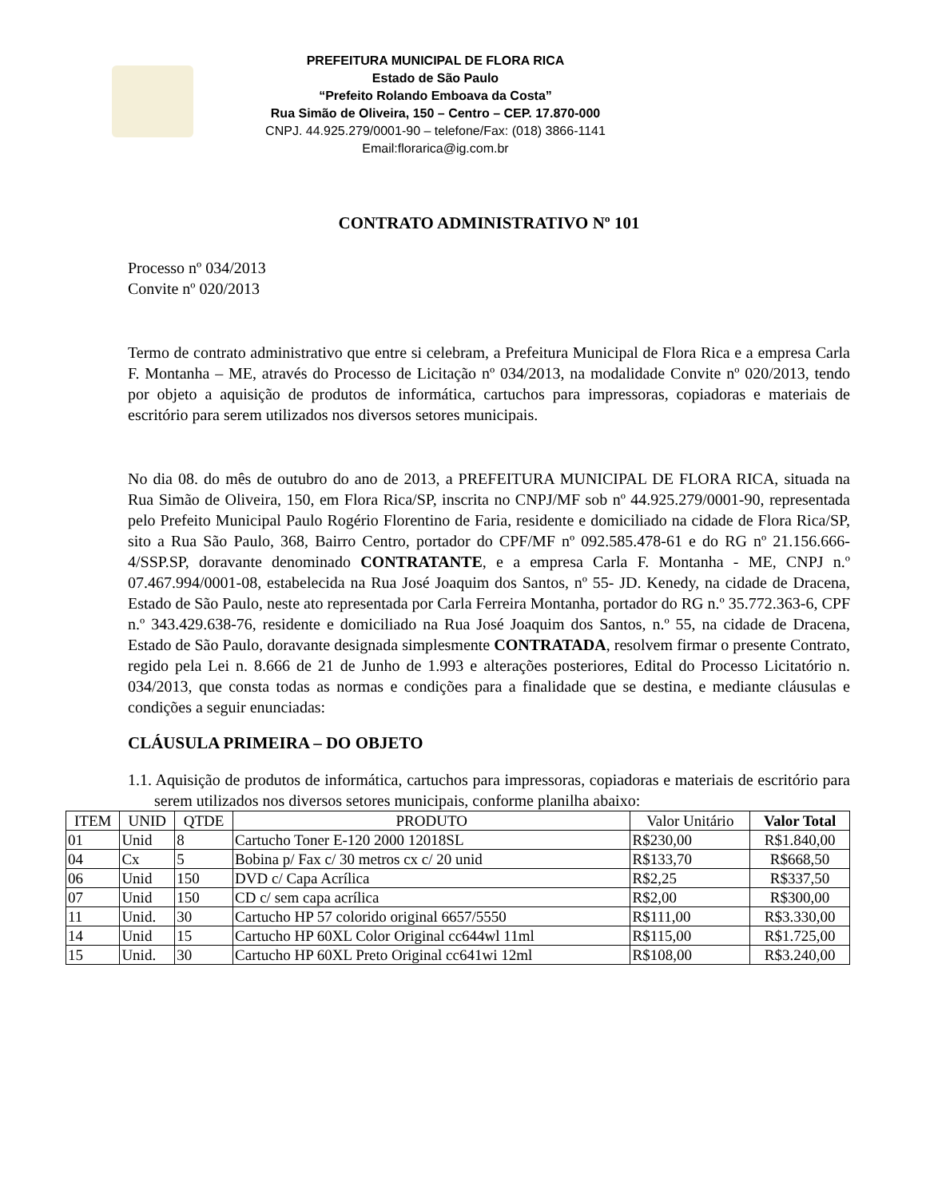PREFEITURA MUNICIPAL DE FLORA RICA
Estado de São Paulo
“Prefeito Rolando Emboava da Costa”
Rua Simão de Oliveira, 150 – Centro – CEP. 17.870-000
CNPJ. 44.925.279/0001-90 – telefone/Fax: (018) 3866-1141
Email:florarica@ig.com.br
CONTRATO ADMINISTRATIVO Nº 101
Processo nº 034/2013
Convite nº 020/2013
Termo de contrato administrativo que entre si celebram, a Prefeitura Municipal de Flora Rica e a empresa Carla F. Montanha – ME, através do Processo de Licitação nº 034/2013, na modalidade Convite nº 020/2013, tendo por objeto a aquisição de produtos de informática, cartuchos para impressoras, copiadoras e materiais de escritório para serem utilizados nos diversos setores municipais.
No dia 08. do mês de outubro do ano de 2013, a PREFEITURA MUNICIPAL DE FLORA RICA, situada na Rua Simão de Oliveira, 150, em Flora Rica/SP, inscrita no CNPJ/MF sob nº 44.925.279/0001-90, representada pelo Prefeito Municipal Paulo Rogério Florentino de Faria, residente e domiciliado na cidade de Flora Rica/SP, sito a Rua São Paulo, 368, Bairro Centro, portador do CPF/MF nº 092.585.478-61 e do RG nº 21.156.666-4/SSP.SP, doravante denominado CONTRATANTE, e a empresa Carla F. Montanha - ME, CNPJ n.º 07.467.994/0001-08, estabelecida na Rua José Joaquim dos Santos, nº 55- JD. Kenedy, na cidade de Dracena, Estado de São Paulo, neste ato representada por Carla Ferreira Montanha, portador do RG n.º 35.772.363-6, CPF n.º 343.429.638-76, residente e domiciliado na Rua José Joaquim dos Santos, n.º 55, na cidade de Dracena, Estado de São Paulo, doravante designada simplesmente CONTRATADA, resolvem firmar o presente Contrato, regido pela Lei n. 8.666 de 21 de Junho de 1.993 e alterações posteriores, Edital do Processo Licitatório n. 034/2013, que consta todas as normas e condições para a finalidade que se destina, e mediante cláusulas e condições a seguir enunciadas:
CLÁUSULA PRIMEIRA – DO OBJETO
1.1. Aquisição de produtos de informática, cartuchos para impressoras, copiadoras e materiais de escritório para serem utilizados nos diversos setores municipais, conforme planilha abaixo:
| ITEM | UNID | QTDE | PRODUTO | Valor Unitário | Valor Total |
| --- | --- | --- | --- | --- | --- |
| 01 | Unid | 8 | Cartucho Toner E-120 2000 12018SL | R$230,00 | R$1.840,00 |
| 04 | Cx | 5 | Bobina p/ Fax c/ 30 metros cx c/ 20 unid | R$133,70 | R$668,50 |
| 06 | Unid | 150 | DVD c/ Capa Acrílica | R$2,25 | R$337,50 |
| 07 | Unid | 150 | CD c/ sem capa acrílica | R$2,00 | R$300,00 |
| 11 | Unid. | 30 | Cartucho HP 57 colorido original 6657/5550 | R$111,00 | R$3.330,00 |
| 14 | Unid | 15 | Cartucho HP 60XL Color Original cc644wl 11ml | R$115,00 | R$1.725,00 |
| 15 | Unid. | 30 | Cartucho HP 60XL Preto Original cc641wi 12ml | R$108,00 | R$3.240,00 |